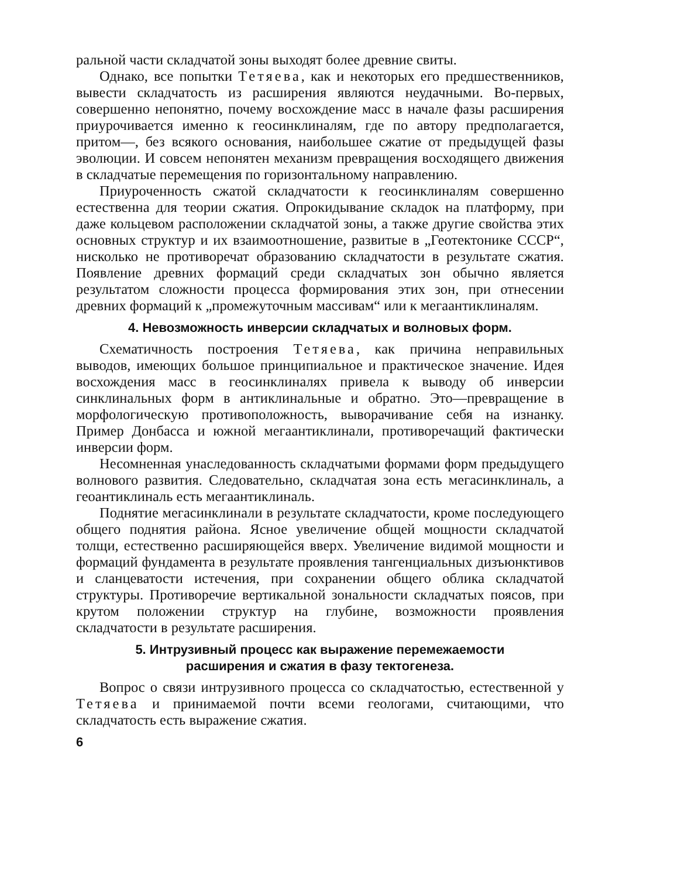ральной части складчатой зоны выходят более древние свиты.
Однако, все попытки Тетяева, как и некоторых его предшественников, вывести складчатость из расширения являются неудачными. Во-первых, совершенно непонятно, почему восхождение масс в начале фазы расширения приурочивается именно к геосинклиналям, где по автору предполагается, притом—, без всякого основания, наибольшее сжатие от предыдущей фазы эволюции. И совсем непонятен механизм превращения восходящего движения в складчатые перемещения по горизонтальному направлению.
Приуроченность сжатой складчатости к геосинклиналям совершенно естественна для теории сжатия. Опрокидывание складок на платформу, при даже кольцевом расположении складчатой зоны, а также другие свойства этих основных структур и их взаимоотношение, развитые в „Геотектонике СССР“, нисколько не противоречат образованию складчатости в результате сжатия. Появление древних формаций среди складчатых зон обычно является результатом сложности процесса формирования этих зон, при отнесении древних формаций к „промежуточным массивам“ или к мегаантиклиналям.
4. Невозможность инверсии складчатых и волновых форм.
Схематичность построения Тетяева, как причина неправильных выводов, имеющих большое принципиальное и практическое значение. Идея восхождения масс в геосинклиналях привела к выводу об инверсии синклинальных форм в антиклинальные и обратно. Это—превращение в морфологическую противоположность, выворачивание себя на изнанку. Пример Донбасса и южной мегаантиклинали, противоречащий фактически инверсии форм.
Несомненная унаследованность складчатыми формами форм предыдущего волнового развития. Следовательно, складчатая зона есть мегасинклиналь, а геоантиклиналь есть мегаантиклиналь.
Поднятие мегасинклинали в результате складчатости, кроме последующего общего поднятия района. Ясное увеличение общей мощности складчатой толщи, естественно расширяющейся вверх. Увеличение видимой мощности и формаций фундамента в результате проявления тангенциальных дизъюнктивов и сланцеватости истечения, при сохранении общего облика складчатой структуры. Противоречие вертикальной зональности складчатых поясов, при крутом положении структур на глубине, возможности проявления складчатости в результате расширения.
5. Интрузивный процесс как выражение перемежаемости
расширения и сжатия в фазу тектогенеза.
Вопрос о связи интрузивного процесса со складчатостью, естественной у Тетяева и принимаемой почти всеми геологами, считающими, что складчатость есть выражение сжатия.
6